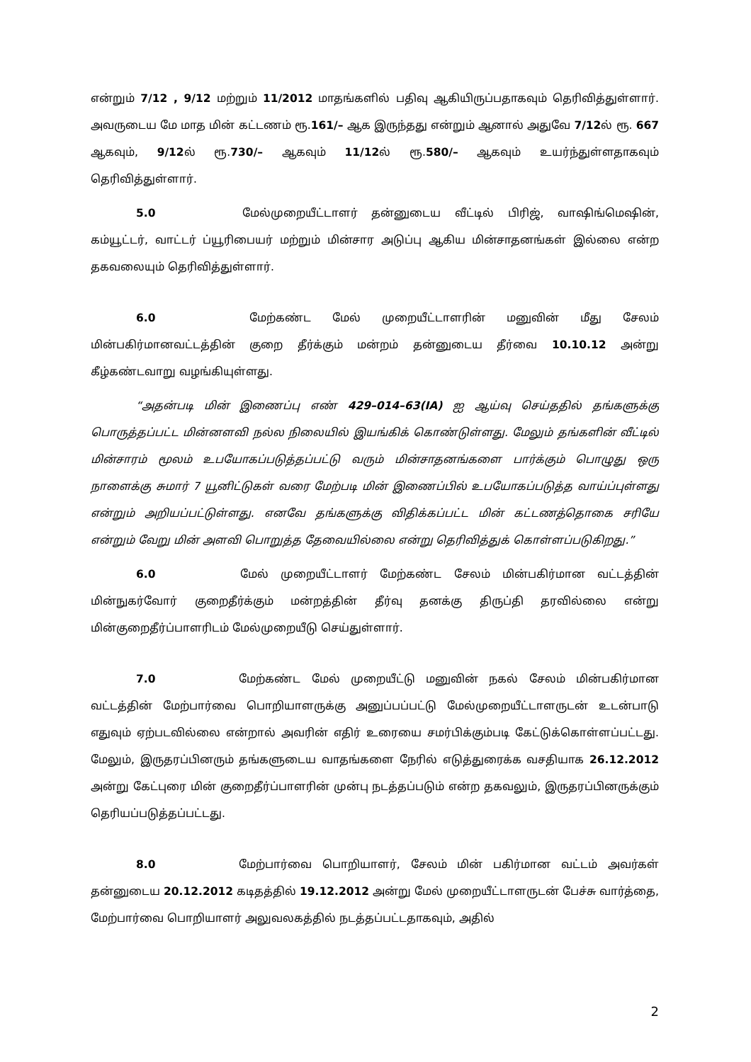என்றும் 7/12 , 9/12 மற்றும் 11/2012 மாதங்களில் பதிவு ஆகியிருப்பதாகவும் தெரிவித்துள்ளார். அவருடைய மே மாத மின் கட்டணம் ரூ.161/– ஆக இருந்தது என்றும் ஆனால் அதுவே 7/12ல் ரூ. 667 ஆகவும், 9/12ல் ரூ.730/– ஆகவும் 11/12ல் ரூ.580/– ஆகவும் உயர்ந்துள்ளதாகவும் தெரிவித்துள்ளார்.
5.0 மேல்முறையீட்டாளர் தன்னுடைய வீட்டில் பிரிஜ், வாஷிங்மெஷின், கம்யூட்டர், வாட்டர் ப்யூரிபையர் மற்றும் மின்சார அடுப்பு ஆகிய மின்சாதனங்கள் இல்லை என்ற தகவலையும் தெரிவித்துள்ளார்.
6.0 மேற்கண்ட மேல் முறையீட்டாளரின் மனுவின் மீது சேலம் மின்பகிர்மானவட்டத்தின் குறை தீர்க்கும் மன்றம் தன்னுடைய தீர்வை 10.10.12 அன்று கீழ்கண்டவாறு வழங்கியுள்ளது.
“அதன்படி மின் இணைப்பு எண் 429–014–63(IA) ஐ ஆய்வு செய்ததில் தங்களுக்கு பொருத்தப்பட்ட மின்னளவி நல்ல நிலையில் இயங்கிக் கொண்டுள்ளது. மேலும் தங்களின் வீட்டில் மின்சாரம் மூலம் உபயோகப்படுத்தப்பட்டு வரும் மின்சாதனங்களை பார்க்கும் பொழுது ஒரு நாளைக்கு சுமார் 7 யூனிட்டுகள் வரை மேற்படி மின் இணைப்பில் உபயோகப்படுத்த வாய்ப்புள்ளது என்றும் அறியப்பட்டுள்ளது. எனவே தங்களுக்கு விதிக்கப்பட்ட மின் கட்டணத்தொகை சரியே என்றும் வேறு மின் அளவி பொறுத்த தேவையில்லை என்று தெரிவித்துக் கொள்ளப்படுகிறது.”
6.0 மேல் முறையீட்டாளர் மேற்கண்ட சேலம் மின்பகிர்மான வட்டத்தின் மின்நுகர்வோர் குறைதீர்க்கும் மன்றத்தின் தீர்வு தனக்கு திருப்தி தரவில்லை என்று மின்குறைதீர்ப்பாளரிடம் மேல்முறையீடு செய்துள்ளார்.
7.0 மேற்கண்ட மேல் முறையீட்டு மனுவின் நகல் சேலம் மின்பகிர்மான வட்டத்தின் மேற்பார்வை பொறியாளருக்கு அனுப்பப்பட்டு மேல்முறையீட்டாளருடன் உடன்பாடு எதுவும் ஏற்படவில்லை என்றால் அவரின் எதிர் உரையை சமர்பிக்கும்படி கேட்டுக்கொள்ளப்பட்டது. மேலும், இருதரப்பினரும் தங்களுடைய வாதங்களை நேரில் எடுத்துரைக்க வசதியாக 26.12.2012 அன்று கேட்புரை மின் குறைதீர்ப்பாளரின் முன்பு நடத்தப்படும் என்ற தகவலும், இருதரப்பினருக்கும் தெரியப்படுத்தப்பட்டது.
8.0 மேற்பார்வை பொறியாளர், சேலம் மின் பகிர்மான வட்டம் அவர்கள் தன்னுடைய 20.12.2012 கடிதத்தில் 19.12.2012 அன்று மேல் முறையீட்டாளருடன் பேச்சு வார்த்தை, மேற்பார்வை பொறியாளர் அலுவலகத்தில் நடத்தப்பட்டதாகவும், அதில்
2